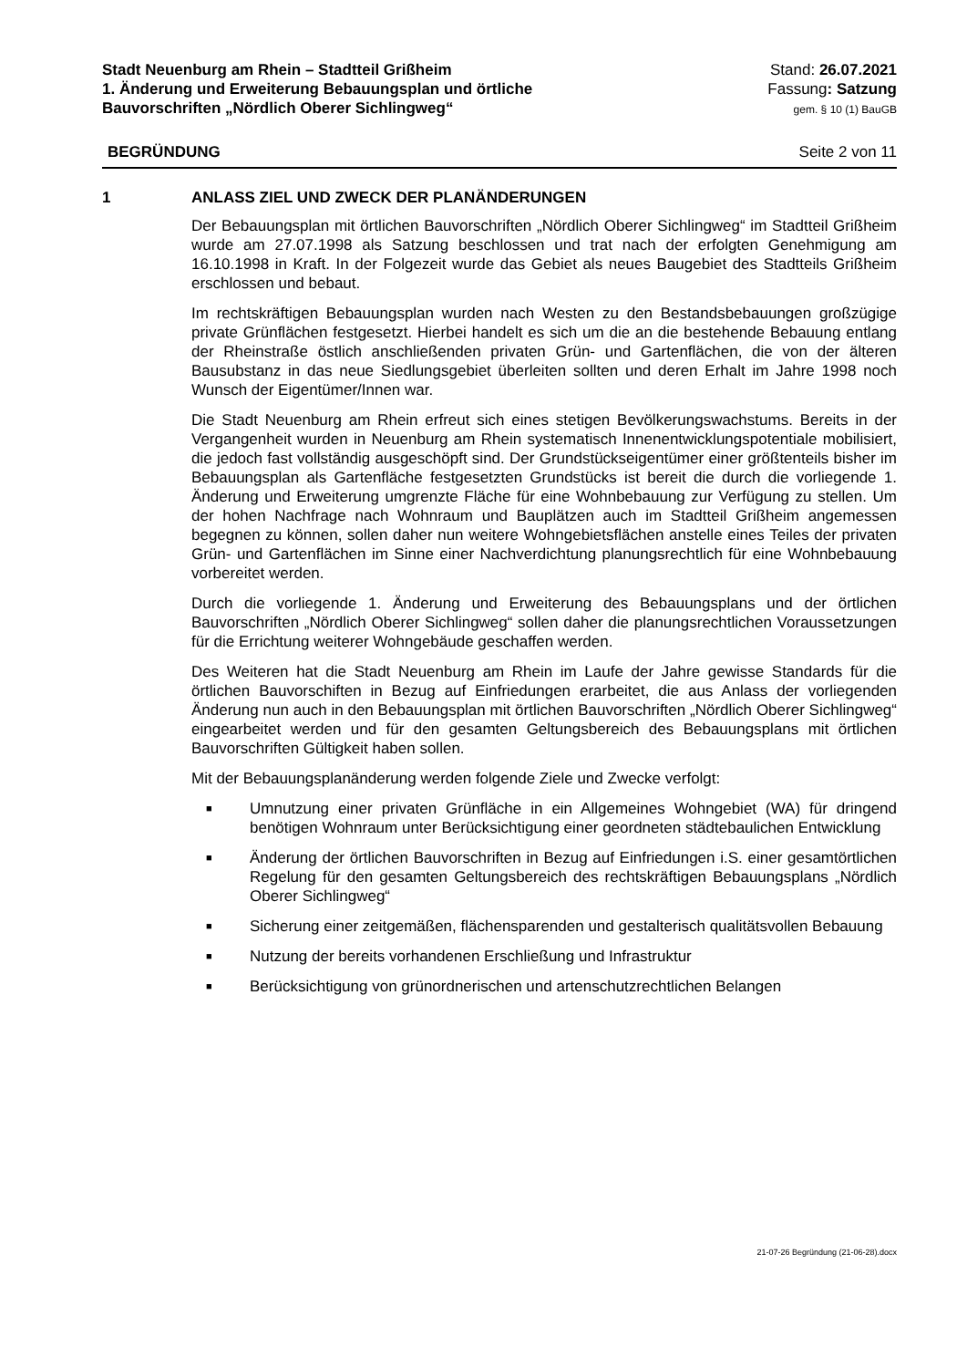Stadt Neuenburg am Rhein – Stadtteil Grißheim
1. Änderung und Erweiterung Bebauungsplan und örtliche
Bauvorschriften „Nördlich Oberer Sichlingweg“
Stand: 26.07.2021
Fassung: Satzung
gem. § 10 (1) BauGB
BEGRÜNDUNG Seite 2 von 11
1 ANLASS ZIEL UND ZWECK DER PLANÄNDERUNGEN
Der Bebauungsplan mit örtlichen Bauvorschriften „Nördlich Oberer Sichlingweg“ im Stadtteil Grißheim wurde am 27.07.1998 als Satzung beschlossen und trat nach der erfolgten Genehmigung am 16.10.1998 in Kraft. In der Folgezeit wurde das Gebiet als neues Baugebiet des Stadtteils Grißheim erschlossen und bebaut.
Im rechtskräftigen Bebauungsplan wurden nach Westen zu den Bestandsbebauungen großzügige private Grünflächen festgesetzt. Hierbei handelt es sich um die an die bestehende Bebauung entlang der Rheinstraße östlich anschließenden privaten Grün- und Gartenflächen, die von der älteren Bausubstanz in das neue Siedlungsgebiet überleiten sollten und deren Erhalt im Jahre 1998 noch Wunsch der Eigentümer/Innen war.
Die Stadt Neuenburg am Rhein erfreut sich eines stetigen Bevölkerungswachstums. Bereits in der Vergangenheit wurden in Neuenburg am Rhein systematisch Innenentwicklungspotentiale mobilisiert, die jedoch fast vollständig ausgeschöpft sind. Der Grundstückseigentümer einer größtenteils bisher im Bebauungsplan als Gartenfläche festgesetzten Grundstücks ist bereit die durch die vorliegende 1. Änderung und Erweiterung umgrenzte Fläche für eine Wohnbebauung zur Verfügung zu stellen. Um der hohen Nachfrage nach Wohnraum und Bauplätzen auch im Stadtteil Grißheim angemessen begegnen zu können, sollen daher nun weitere Wohngebietsflächen anstelle eines Teiles der privaten Grün- und Gartenflächen im Sinne einer Nachverdichtung planungsrechtlich für eine Wohnbebauung vorbereitet werden.
Durch die vorliegende 1. Änderung und Erweiterung des Bebauungsplans und der örtlichen Bauvorschriften „Nördlich Oberer Sichlingweg“ sollen daher die planungsrechtlichen Voraussetzungen für die Errichtung weiterer Wohngebäude geschaffen werden.
Des Weiteren hat die Stadt Neuenburg am Rhein im Laufe der Jahre gewisse Standards für die örtlichen Bauvorschiften in Bezug auf Einfriedungen erarbeitet, die aus Anlass der vorliegenden Änderung nun auch in den Bebauungsplan mit örtlichen Bauvorschriften „Nördlich Oberer Sichlingweg“ eingearbeitet werden und für den gesamten Geltungsbereich des Bebauungsplans mit örtlichen Bauvorschriften Gültigkeit haben sollen.
Mit der Bebauungsplanänderung werden folgende Ziele und Zwecke verfolgt:
■ Umnutzung einer privaten Grünfläche in ein Allgemeines Wohngebiet (WA) für dringend benötigen Wohnraum unter Berücksichtigung einer geordneten städtebaulichen Entwicklung
■ Änderung der örtlichen Bauvorschriften in Bezug auf Einfriedungen i.S. einer gesamtörtlichen Regelung für den gesamten Geltungsbereich des rechtskräftigen Bebauungsplans „Nördlich Oberer Sichlingweg“
■ Sicherung einer zeitgemäßen, flächensparenden und gestalterisch qualitätsvollen Bebauung
■ Nutzung der bereits vorhandenen Erschließung und Infrastruktur
■ Berücksichtigung von grünordnerischen und artenschutzrechtlichen Belangen
21-07-26 Begründung (21-06-28).docx